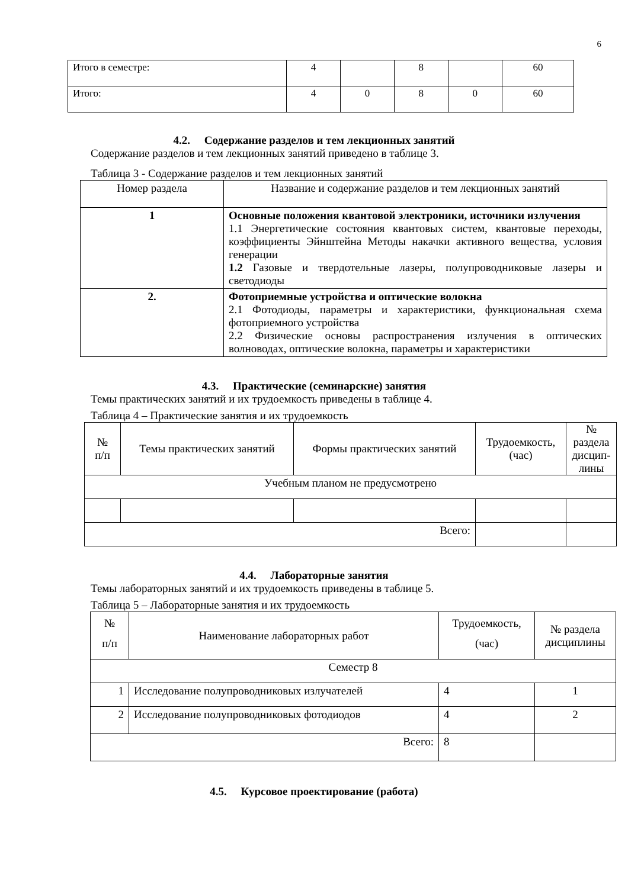6
| Итого в семестре: | 4 | | 8 | | 60 |
| Итого: | 4 | 0 | 8 | 0 | 60 |
4.2. Содержание разделов и тем лекционных занятий
Содержание разделов и тем лекционных занятий приведено в таблице 3.
Таблица 3 - Содержание разделов и тем лекционных занятий
| Номер раздела | Название и содержание разделов и тем лекционных занятий |
| 1 | Основные положения квантовой электроники, источники излучения 1.1 Энергетические состояния квантовых систем, квантовые переходы, коэффициенты Эйнштейна Методы накачки активного вещества, условия генерации 1.2 Газовые и твердотельные лазеры, полупроводниковые лазеры и светодиоды |
| 2. | Фотоприемные устройства и оптические волокна 2.1 Фотодиоды, параметры и характеристики, функциональная схема фотоприемного устройства 2.2 Физические основы распространения излучения в оптических волноводах, оптические волокна, параметры и характеристики |
4.3. Практические (семинарские) занятия
Темы практических занятий и их трудоемкость приведены в таблице 4.
Таблица 4 – Практические занятия и их трудоемкость
| № п/п | Темы практических занятий | Формы практических занятий | Трудоемкость, (час) | № раздела дисцип-лины |
| Учебным планом не предусмотрено | | | | |
| Всего: | | | | |
4.4. Лабораторные занятия
Темы лабораторных занятий и их трудоемкость приведены в таблице 5.
Таблица 5 – Лабораторные занятия и их трудоемкость
| № п/п | Наименование лабораторных работ | Трудоемкость, (час) | № раздела дисциплины |
| Семестр 8 | | | |
| 1 | Исследование полупроводниковых излучателей | 4 | 1 |
| 2 | Исследование полупроводниковых фотодиодов | 4 | 2 |
| Всего: | | 8 | |
4.5. Курсовое проектирование (работа)